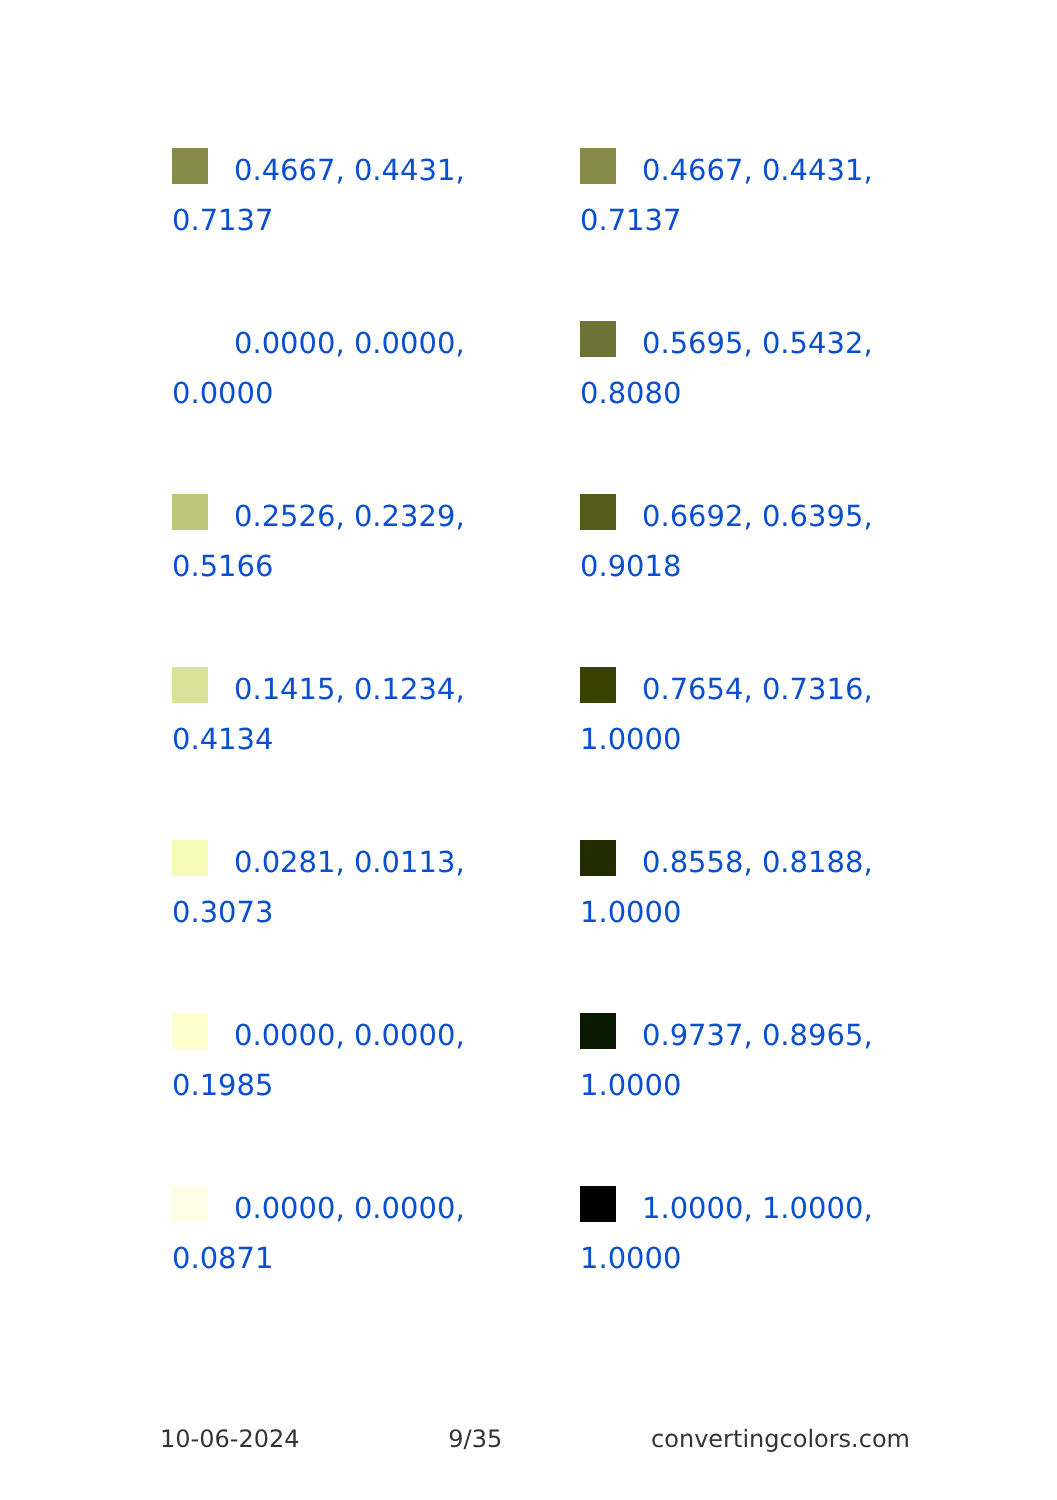0.4667, 0.4431, 0.7137
0.4667, 0.4431, 0.7137
0.0000, 0.0000, 0.0000
0.5695, 0.5432, 0.8080
0.2526, 0.2329, 0.5166
0.6692, 0.6395, 0.9018
0.1415, 0.1234, 0.4134
0.7654, 0.7316, 1.0000
0.0281, 0.0113, 0.3073
0.8558, 0.8188, 1.0000
0.0000, 0.0000, 0.1985
0.9737, 0.8965, 1.0000
0.0000, 0.0000, 0.0871
1.0000, 1.0000, 1.0000
10-06-2024 9/35 convertingcolors.com